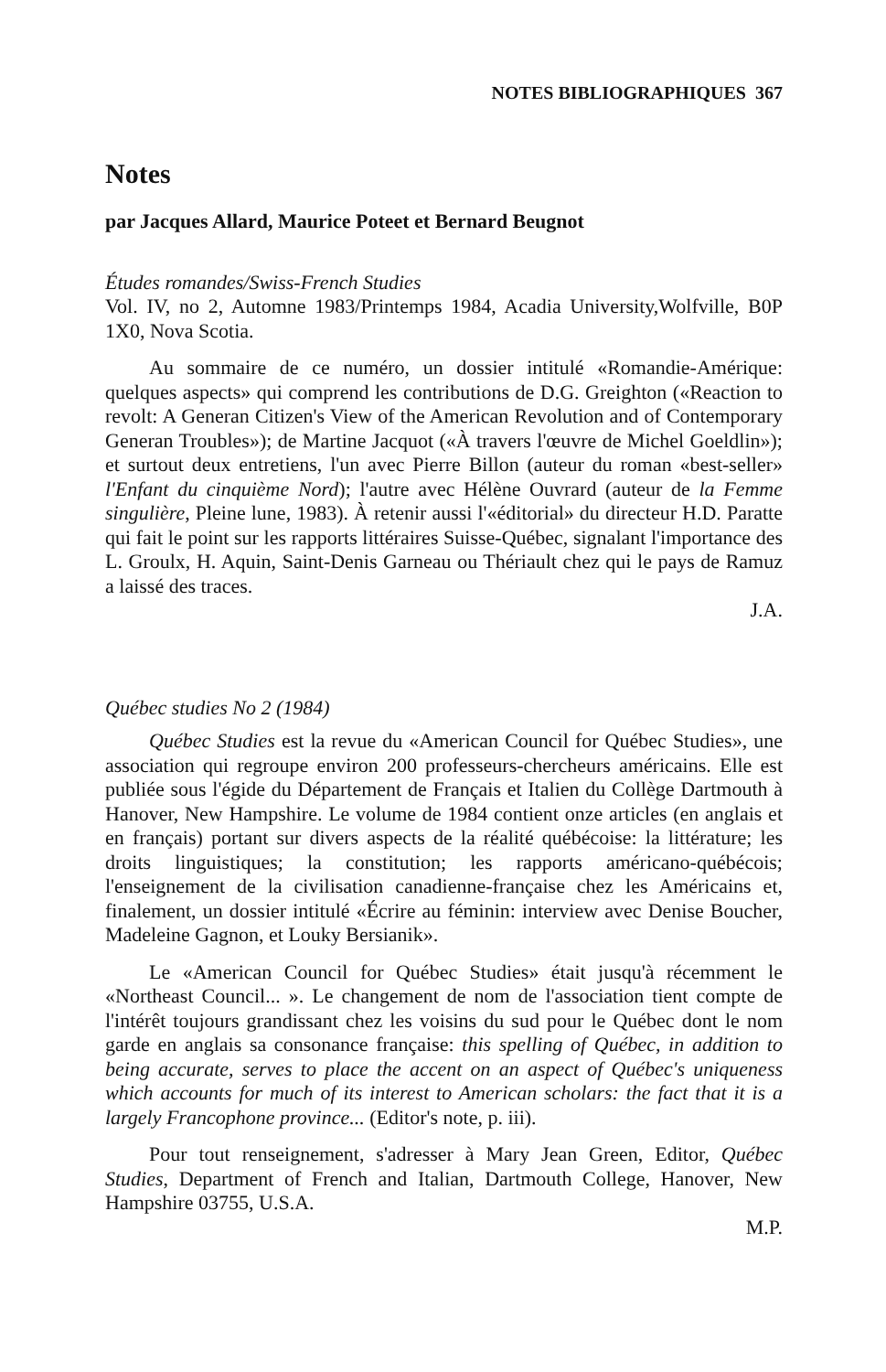NOTES BIBLIOGRAPHIQUES 367
Notes
par Jacques Allard, Maurice Poteet et Bernard Beugnot
Études romandes/Swiss-French Studies
Vol. IV, no 2, Automne 1983/Printemps 1984, Acadia University,Wolfville, B0P 1X0, Nova Scotia.
Au sommaire de ce numéro, un dossier intitulé «Romandie-Amérique: quelques aspects» qui comprend les contributions de D.G. Greighton («Reaction to revolt: A Generan Citizen's View of the American Revolution and of Contemporary Generan Troubles»); de Martine Jacquot («À travers l'œuvre de Michel Goeldlin»); et surtout deux entretiens, l'un avec Pierre Billon (auteur du roman «best-seller» l'Enfant du cinquième Nord); l'autre avec Hélène Ouvrard (auteur de la Femme singulière, Pleine lune, 1983). À retenir aussi l'«éditorial» du directeur H.D. Paratte qui fait le point sur les rapports littéraires Suisse-Québec, signalant l'importance des L. Groulx, H. Aquin, Saint-Denis Garneau ou Thériault chez qui le pays de Ramuz a laissé des traces.
J.A.
Québec studies No 2 (1984)
Québec Studies est la revue du «American Council for Québec Studies», une association qui regroupe environ 200 professeurs-chercheurs américains. Elle est publiée sous l'égide du Département de Français et Italien du Collège Dartmouth à Hanover, New Hampshire. Le volume de 1984 contient onze articles (en anglais et en français) portant sur divers aspects de la réalité québécoise: la littérature; les droits linguistiques; la constitution; les rapports américano-québécois; l'enseignement de la civilisation canadienne-française chez les Américains et, finalement, un dossier intitulé «Écrire au féminin: interview avec Denise Boucher, Madeleine Gagnon, et Louky Bersianik».
Le «American Council for Québec Studies» était jusqu'à récemment le «Northeast Council... ». Le changement de nom de l'association tient compte de l'intérêt toujours grandissant chez les voisins du sud pour le Québec dont le nom garde en anglais sa consonance française: this spelling of Québec, in addition to being accurate, serves to place the accent on an aspect of Québec's uniqueness which accounts for much of its interest to American scholars: the fact that it is a largely Francophone province... (Editor's note, p. iii).
Pour tout renseignement, s'adresser à Mary Jean Green, Editor, Québec Studies, Department of French and Italian, Dartmouth College, Hanover, New Hampshire 03755, U.S.A.
M.P.